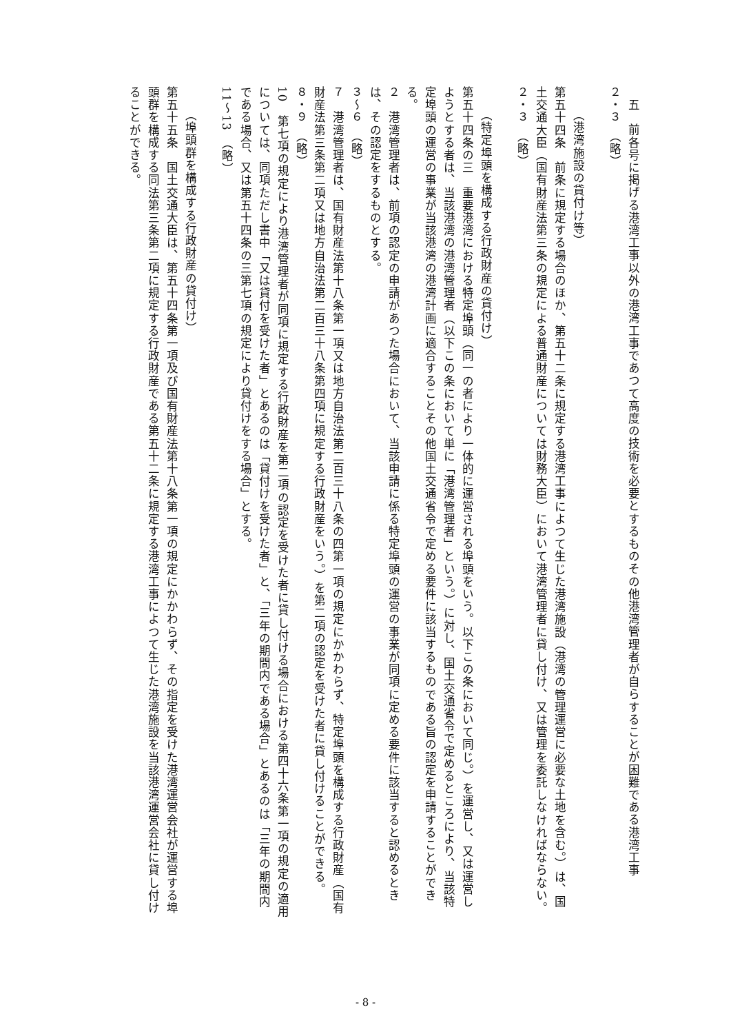五　前各号に掲げる港湾工事以外の港湾工事であつて高度の技術を必要とするものその他港湾管理者が自らすることが困難である港湾工事
２・３　（略）
（港湾施設の貸付け等）
第五十四条　前条に規定する場合のほか、第五十二条に規定する港湾工事によつて生じた港湾施設（港湾の管理運営に必要な土地を含む。）は、国土交通大臣（国有財産法第三条の規定による普通財産については財務大臣）において港湾管理者に貸し付け、又は管理を委託しなければならない。
２・３　（略）
（特定埠頭を構成する行政財産の貸付け）
第五十四条の三　重要港湾における特定埠頭（同一の者により一体的に運営される埠頭をいう。以下この条において同じ。）を運営し、又は運営しようとする者は、当該港湾の港湾管理者（以下この条において単に「港湾管理者」という。）に対し、国土交通省令で定めるところにより、当該特定埠頭の運営の事業が当該港湾の港湾計画に適合することその他国土交通省令で定める要件に該当するものである旨の認定を申請することができる。
２　港湾管理者は、前項の認定の申請があつた場合において、当該申請に係る特定埠頭の運営の事業が同項に定める要件に該当すると認めるときは、その認定をするものとする。
３～６　（略）
７　港湾管理者は、国有財産法第十八条第一項又は地方自治法第二百三十八条の四第一項の規定にかかわらず、特定埠頭を構成する行政財産（国有財産法第三条第二項又は地方自治法第二百三十八条第四項に規定する行政財産をいう。）を第二項の認定を受けた者に貸し付けることができる。
８・９　（略）
10　第七項の規定により港湾管理者が同項に規定する行政財産を第二項の認定を受けた者に貸し付ける場合における第四十六条第一項の規定の適用については、同項ただし書中「又は貸付を受けた者」とあるのは「貸付けを受けた者」と、「三年の期間内である場合」とあるのは「三年の期間内である場合、又は第五十四条の三第七項の規定により貸付けをする場合」とする。
11～13　（略）
（埠頭群を構成する行政財産の貸付け）
第五十五条　国土交通大臣は、第五十四条第一項及び国有財産法第十八条第一項の規定にかかわらず、その指定を受けた港湾運営会社が運営する埠頭群を構成する同法第三条第二項に規定する行政財産である第五十二条に規定する港湾工事によつて生じた港湾施設を当該港湾運営会社に貸し付けることができる。
- 8 -